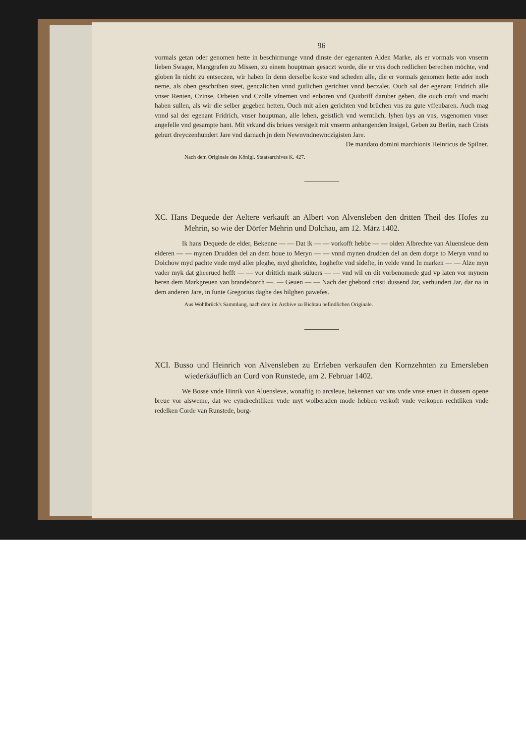96
vormals getan oder genomen hette in beschirmunge vnnd dinste der egenanten Alden Marke, als er vormals von vnserm lieben Swager, Marggrafen zu Missen, zu einem houptman gesaczt worde, die er vns doch redlichen berechen möchte, vnd globen In nicht zu entseczen, wir haben In denn derselbe koste vnd scheden alle, die er vormals genomen hette ader noch neme, als oben geschriben steet, genczlichen vnnd gutlichen gerichtet vnnd beczalet. Ouch sal der egenant Fridrich alle vnser Renten, Czinse, Orbeten vnd Czolle vfnemen vnd enboren vnd Quitbriff daruber geben, die ouch craft vnd macht haben sullen, als wir die selber gegeben hetten, Ouch mit allen gerichten vnd brüchen vns zu gute vffenbaren. Auch mag vnnd sal der egenant Fridrich, vnser houptman, alle lehen, geistlich vnd werntlich, lyhen bys an vns, vsgenomen vnser angefelle vnd gesampte hant. Mit vrkund dis briues versigelt mit vnserm anhangenden Insigel, Geben zu Berlin, nach Crists geburt dreyczenhundert Jare vnd darnach jn dem Newnvndnewnczigisten Jare.
De mandato domini marchionis Heinricus de Spilner.
Nach dem Originale des Königl. Staatsarchives K. 427.
XC. Hans Dequede der Aeltere verkauft an Albert von Alvensleben den dritten Theil des Hofes zu Mehrin, so wie der Dörfer Mehrin und Dolchau, am 12. März 1402.
Ik hans Dequede de elder, Bekenne — — Dat ik — — vorkofft hebbe — — olden Albrechte van Aluensleue dem elderen — — mynen Drudden del an dem houe to Meryn — — vnnd mynen drudden del an dem dorpe to Meryn vnnd to Dolchow myd pachte vnde myd aller pleghe, myd gherichte, hoghefte vnd sidefte, in velde vnnd In marken — — Alze myn vader myk dat gheerued hefft — — vor drittich mark süluers — — vnd wil en dit vorbenomede gud vp laten vor mynem heren dem Markgreuen van brandeborch —. — Geuen — — Nach der ghebord cristi dussend Jar, verhundert Jar, dar na in dem anderen Jare, in funte Gregorius daghe des hilghen pawefes.
Aus Wohlbrück's Sammlung, nach dem im Archive zu Bichtau befindlichen Originale.
XCI. Busso und Heinrich von Alvensleben zu Errleben verkaufen den Kornzehnten zu Emersleben wiederkäuflich an Curd von Runstede, am 2. Februar 1402.
We Bosse vnde Hinrik von Aluensleve, wonaftig to arcsleue, bekennen vor vns vnde vnse eruen in dussem opene breue vor alsweme, dat we eyndrechtliken vnde myt wolberaden mode hebben verkoft vnde verkopen rechtliken vnde redelken Corde van Runstede, borg-